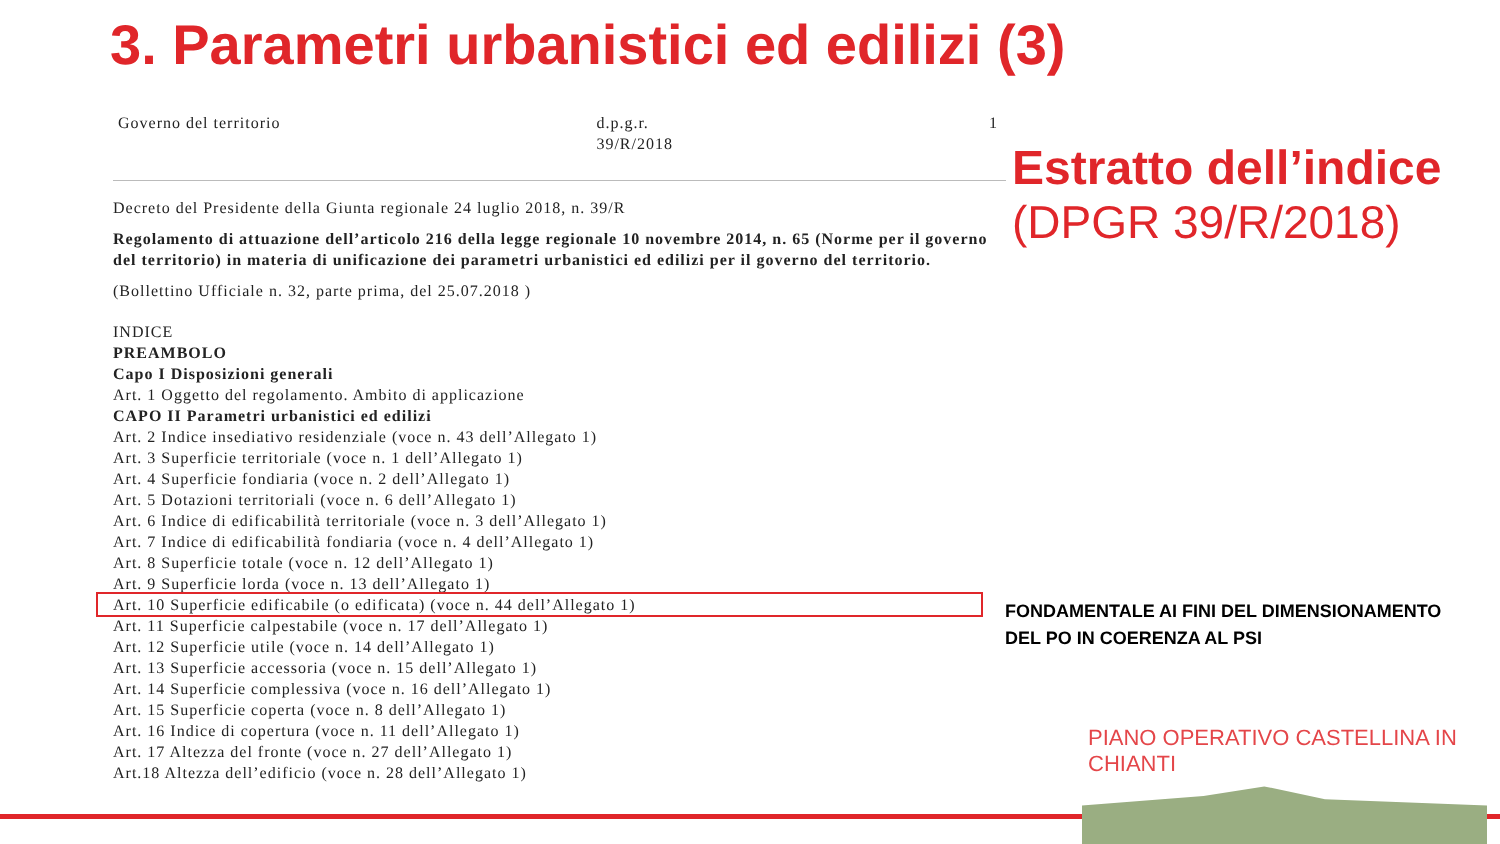3. Parametri urbanistici ed edilizi (3)
Governo del territorio d.p.g.r.
39/R/2018 1
Decreto del Presidente della Giunta regionale 24 luglio 2018, n. 39/R
Regolamento di attuazione dell’articolo 216 della legge regionale 10 novembre 2014, n. 65 (Norme per il governo del territorio) in materia di unificazione dei parametri urbanistici ed edilizi per il governo del territorio.
(Bollettino Ufficiale n. 32, parte prima, del 25.07.2018 )
INDICE
PREAMBOLO
Capo I Disposizioni generali
Art. 1 Oggetto del regolamento. Ambito di applicazione
CAPO II Parametri urbanistici ed edilizi
Art. 2 Indice insediativo residenziale (voce n. 43 dell’Allegato 1)
Art. 3 Superficie territoriale (voce n. 1 dell’Allegato 1)
Art. 4 Superficie fondiaria (voce n. 2 dell’Allegato 1)
Art. 5 Dotazioni territoriali (voce n. 6 dell’Allegato 1)
Art. 6 Indice di edificabilità territoriale (voce n. 3 dell’Allegato 1)
Art. 7 Indice di edificabilità fondiaria (voce n. 4 dell’Allegato 1)
Art. 8 Superficie totale (voce n. 12 dell’Allegato 1)
Art. 9 Superficie lorda (voce n. 13 dell’Allegato 1)
Art. 10 Superficie edificabile (o edificata) (voce n. 44 dell’Allegato 1)
Art. 11 Superficie calpestabile (voce n. 17 dell’Allegato 1)
Art. 12 Superficie utile (voce n. 14 dell’Allegato 1)
Art. 13 Superficie accessoria (voce n. 15 dell’Allegato 1)
Art. 14 Superficie complessiva (voce n. 16 dell’Allegato 1)
Art. 15 Superficie coperta (voce n. 8 dell’Allegato 1)
Art. 16 Indice di copertura (voce n. 11 dell’Allegato 1)
Art. 17 Altezza del fronte (voce n. 27 dell’Allegato 1)
Art.18 Altezza dell’edificio (voce n. 28 dell’Allegato 1)
Estratto dell’indice
(DPGR 39/R/2018)
FONDAMENTALE AI FINI DEL DIMENSIONAMENTO
DEL PO IN COERENZA AL PSI
PIANO OPERATIVO CASTELLINA IN CHIANTI